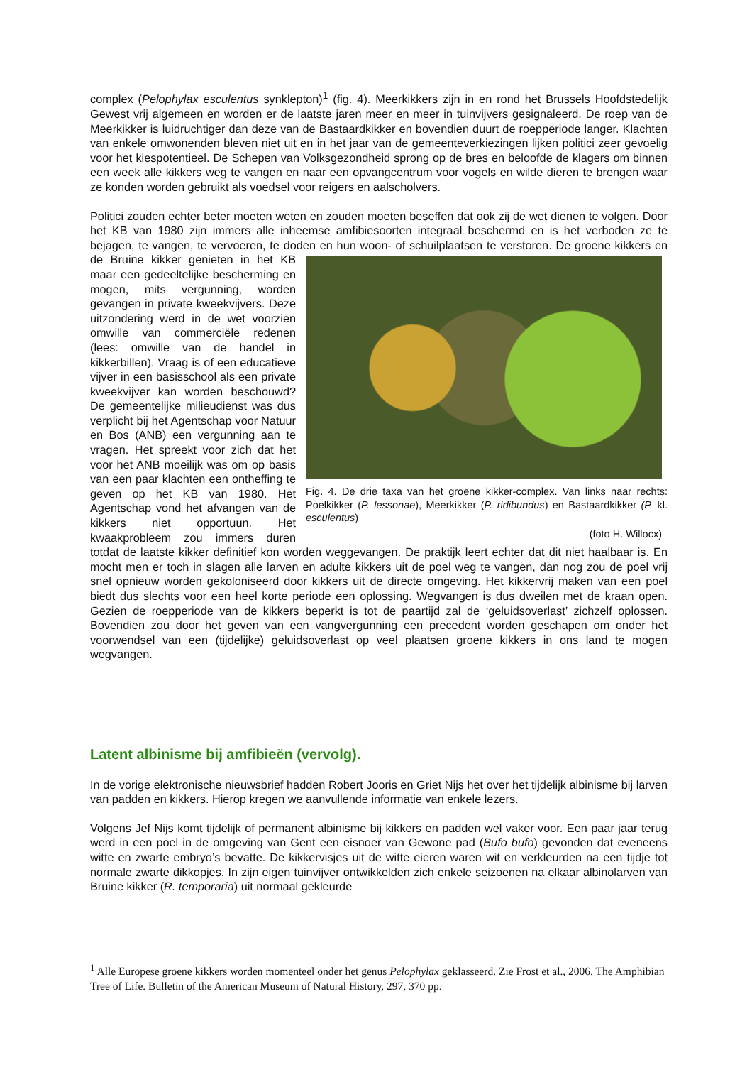complex (Pelophylax esculentus synklepton)<sup>1</sup> (fig. 4). Meerkikkers zijn in en rond het Brussels Hoofdstedelijk Gewest vrij algemeen en worden er de laatste jaren meer en meer in tuinvijvers gesignaleerd. De roep van de Meerkikker is luidruchtiger dan deze van de Bastaardkikker en bovendien duurt de roepperiode langer. Klachten van enkele omwonenden bleven niet uit en in het jaar van de gemeenteverkiezingen lijken politici zeer gevoelig voor het kiespotentieel. De Schepen van Volksgezondheid sprong op de bres en beloofde de klagers om binnen een week alle kikkers weg te vangen en naar een opvangcentrum voor vogels en wilde dieren te brengen waar ze konden worden gebruikt als voedsel voor reigers en aalscholvers.
Politici zouden echter beter moeten weten en zouden moeten beseffen dat ook zij de wet dienen te volgen. Door het KB van 1980 zijn immers alle inheemse amfibiesoorten integraal beschermd en is het verboden ze te bejagen, te vangen, te vervoeren, te doden en hun woon- of schuilplaatsen te Fig. 4. De drie taxa van het groene kikker-complex. Van links naar rechts: Poelkikker (P. lessonae), Meerkikker (P. ridibundus) en Bastaardkikker (P. kl. esculentus)
(foto H. Willocx) verstoren. De groene kikkers en de Bruine kikker genieten in het KB maar een gedeeltelijke bescherming en mogen, mits vergunning, worden gevangen in private kweekvijvers. Deze uitzondering werd in de wet voorzien omwille van commerciële redenen (lees: omwille van de handel in kikkerbillen). Vraag is of een educatieve vijver in een basisschool als een private kweekvijver kan worden beschouwd? De gemeentelijke milieudienst was dus verplicht bij het Agentschap voor Natuur en Bos (ANB) een vergunning aan te vragen. Het spreekt voor zich dat het voor het ANB moeilijk was om op basis van een paar klachten een ontheffing te geven op het KB van 1980. Het Agentschap vond het afvangen van de kikkers niet opportuun. Het kwaakprobleem zou immers duren totdat de laatste kikker definitief kon worden weggevangen. De praktijk leert echter dat dit niet haalbaar is. En mocht men er toch in slagen alle larven en adulte kikkers uit de poel weg te vangen, dan nog zou de poel vrij snel opnieuw worden gekoloniseerd door kikkers uit de directe omgeving. Het kikkervrij maken van een poel biedt dus slechts voor een heel korte periode een oplossing. Wegvangen is dus dweilen met de kraan open. Gezien de roepperiode van de kikkers beperkt is tot de paartijd zal de ‘geluidsoverlast’ zichzelf oplossen. Bovendien zou door het geven van een vangvergunning een precedent worden geschapen om onder het voorwendsel van een (tijdelijke) geluidsoverlast op veel plaatsen groene kikkers in ons land te mogen wegvangen.
Latent albinisme bij amfibieën (vervolg).
In de vorige elektronische nieuwsbrief hadden Robert Jooris en Griet Nijs het over het tijdelijk albinisme bij larven van padden en kikkers. Hierop kregen we aanvullende informatie van enkele lezers.
Volgens Jef Nijs komt tijdelijk of permanent albinisme bij kikkers en padden wel vaker voor. Een paar jaar terug werd in een poel in de omgeving van Gent een eisnoer van Gewone pad (Bufo bufo) gevonden dat eveneens witte en zwarte embryo’s bevatte. De kikkervisjes uit de witte eieren waren wit en verkleurden na een tijdje tot normale zwarte dikkopjes. In zijn eigen tuinvijver ontwikkelden zich enkele seizoenen na elkaar albinolarven van Bruine kikker (R. temporaria) uit normaal gekleurde
<sup>1</sup> Alle Europese groene kikkers worden momenteel onder het genus Pelophylax geklasseerd. Zie Frost et al., 2006. The Amphibian Tree of Life. Bulletin of the American Museum of Natural History, 297, 370 pp.